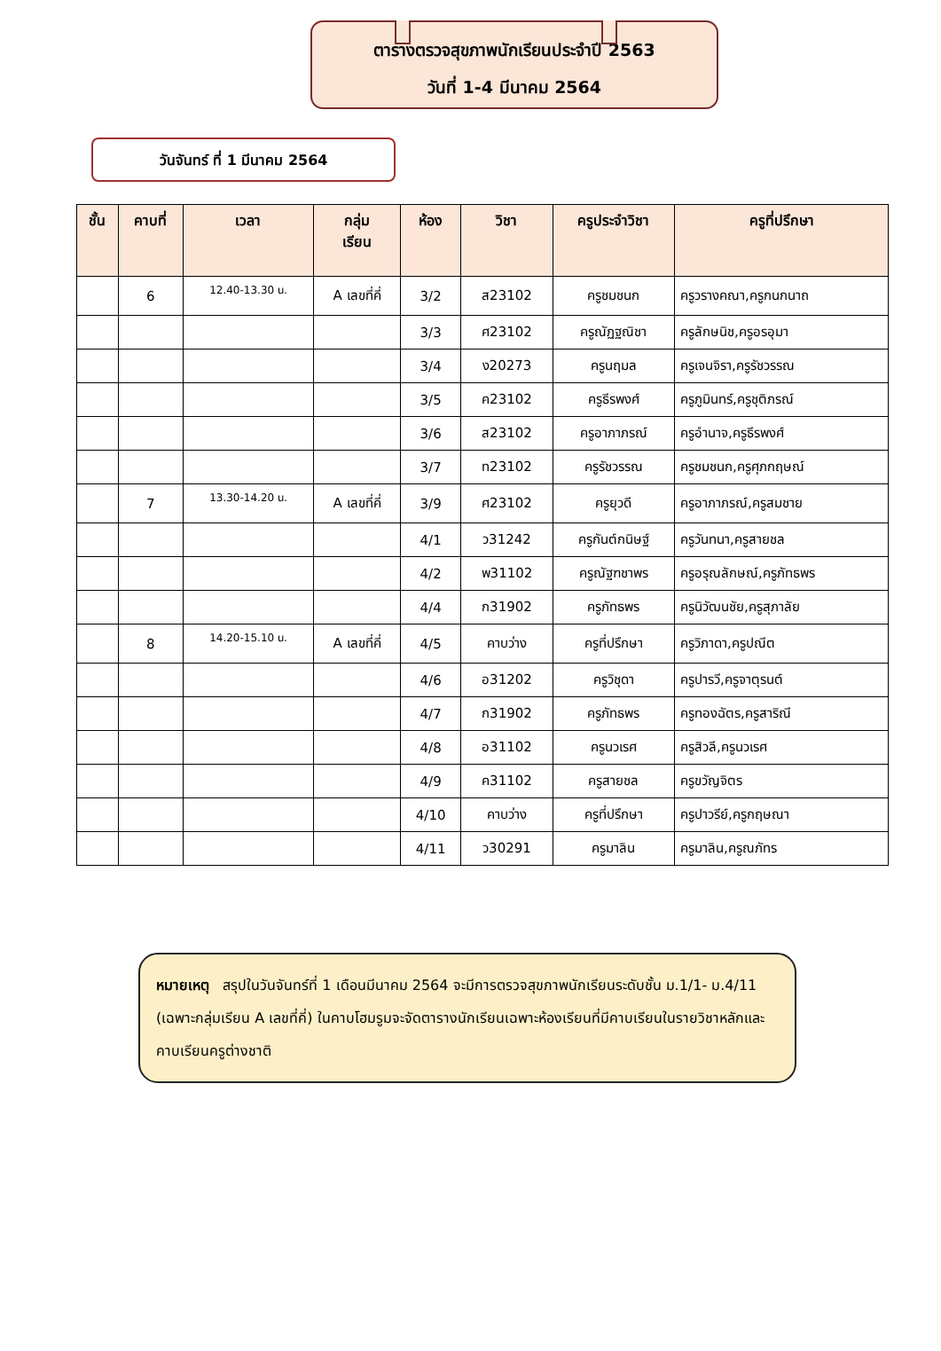ตารางตรวจสุขภาพนักเรียนประจำปี 2563
วันที่ 1-4 มีนาคม 2564
วันจันทร์ ที่ 1 มีนาคม 2564
| ชั้น | คาบที่ | เวลา | กลุ่ม เรียน | ห้อง | วิชา | ครูประจำวิชา | ครูที่ปรึกษา |
| --- | --- | --- | --- | --- | --- | --- | --- |
| | 6 | 12.40-13.30 น. | A เลขที่คี่ | 3/2 | ส23102 | ครูชมชนก | ครูวรางคณา,ครูกนกนาถ |
| | | | | 3/3 | ศ23102 | ครูณัฏฐณิชา | ครูลักษนิช,ครูอรอุมา |
| | | | | 3/4 | ง20273 | ครูนฤมล | ครูเจนจิรา,ครูรัชวรรณ |
| | | | | 3/5 | ค23102 | ครูธีรพงศ์ | ครูภูมินทร์,ครูชุติภรณ์ |
| | | | | 3/6 | ส23102 | ครูอาภาภรณ์ | ครูอำนาจ,ครูธีรพงศ์ |
| | | | | 3/7 | ท23102 | ครูรัชวรรณ | ครูชมชนก,ครูศุภกฤษณ์ |
| | 7 | 13.30-14.20 น. | A เลขที่คี่ | 3/9 | ศ23102 | ครูยุวดี | ครูอาภาภรณ์,ครูสมชาย |
| | | | | 4/1 | ว31242 | ครูกันต์กนิษฐ์ | ครูวันทนา,ครูสายชล |
| | | | | 4/2 | พ31102 | ครูณัฐฑชาพร | ครูอรุณลักษณ์,ครูภัทธพร |
| | | | | 4/4 | ก31902 | ครูภัทธพร | ครูนิวัฒนชัย,ครูสุภาลัย |
| | 8 | 14.20-15.10 น. | A เลขที่คี่ | 4/5 | คาบว่าง | ครูที่ปรึกษา | ครูวิภาดา,ครูปณีต |
| | | | | 4/6 | อ31202 | ครูวิชุดา | ครูปารวี,ครูจาตุรนต์ |
| | | | | 4/7 | ก31902 | ครูภัทธพร | ครูทองฉัตร,ครูสาริณี |
| | | | | 4/8 | อ31102 | ครูนวเรศ | ครูสิวลี,ครูนวเรศ |
| | | | | 4/9 | ค31102 | ครูสายชล | ครูขวัญจิตร |
| | | | | 4/10 | คาบว่าง | ครูที่ปรึกษา | ครูปาวรีย์,ครูกฤษณา |
| | | | | 4/11 | ว30291 | ครูมาลิน | ครูมาลิน,ครูณภัทร |
หมายเหตุ สรุปในวันจันทร์ที่ 1 เดือนมีนาคม 2564 จะมีการตรวจสุขภาพนักเรียนระดับชั้น ม.1/1- ม.4/11 (เฉพาะกลุ่มเรียน A เลขที่คี่) ในคาบโฮมรูมจะจัดตารางนักเรียนเฉพาะห้องเรียนที่มีคาบเรียนในรายวิชาหลักและคาบเรียนครูต่างชาติ